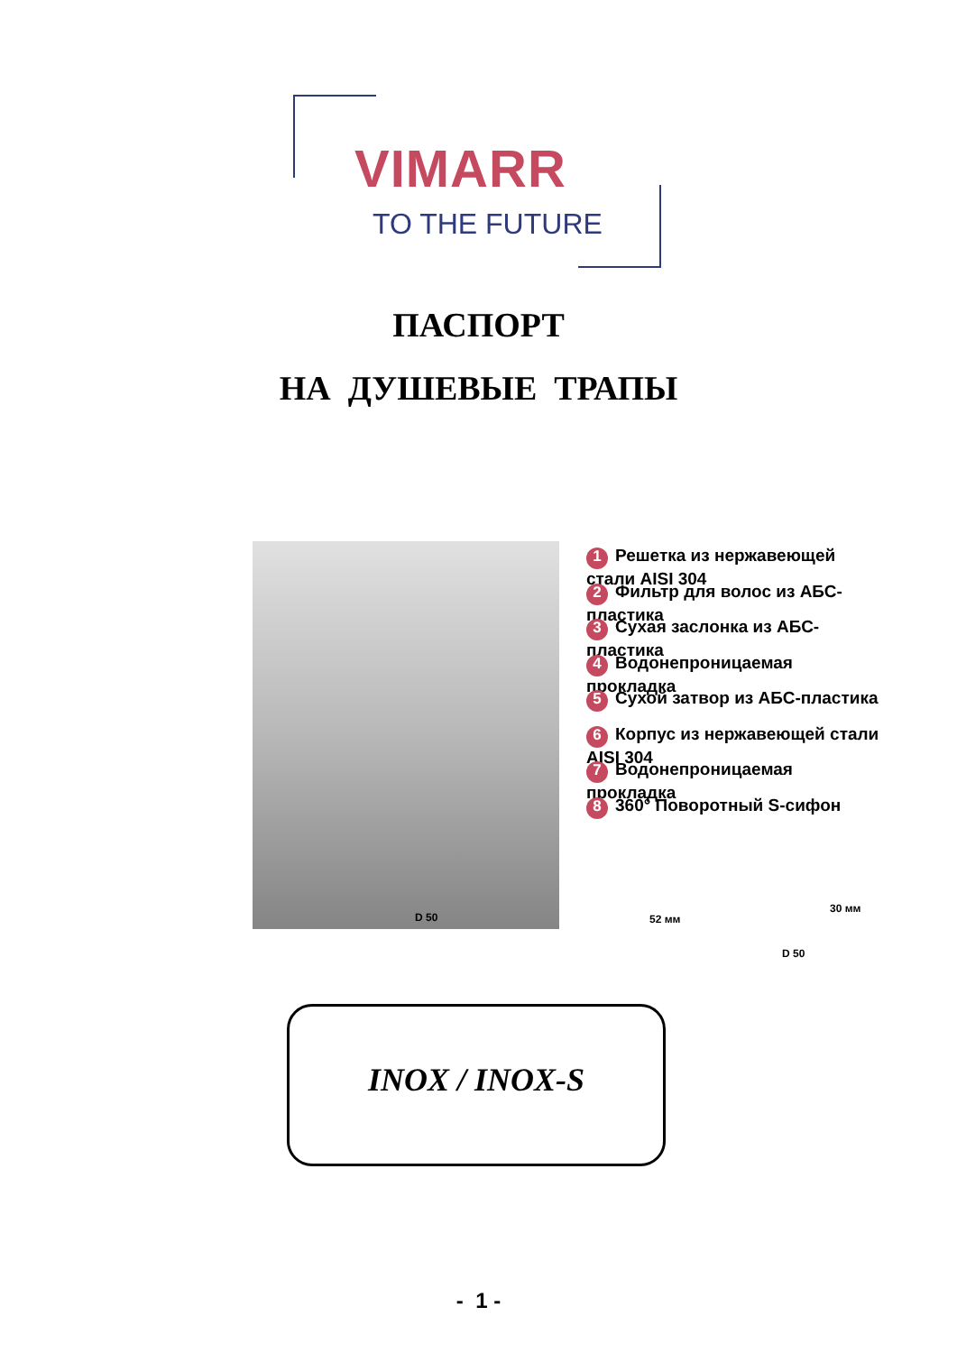VIMARR
TO THE FUTURE
ПАСПОРТ
НА ДУШЕВЫЕ ТРАПЫ
1 Решетка из нержавеющей стали AISI 304
2 Фильтр для волос из АБС-пластика
3 Сухая заслонка из АБС-пластика
4 Водонепроницаемая прокладка
5 Сухой затвор из АБС-пластика
6 Корпус из нержавеющей стали AISI 304
7 Водонепроницаемая прокладка
8 360° Поворотный S-сифон
D 50 52 мм
30 мм
D 50
INOX / INOX-S
- 1 -